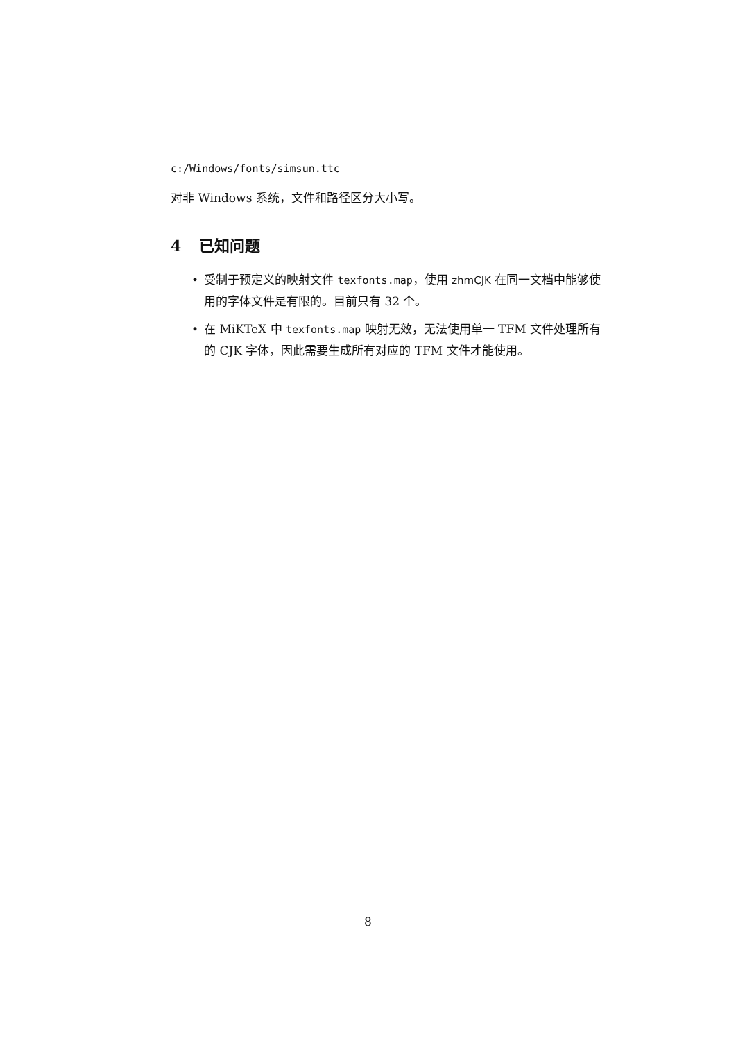c:/Windows/fonts/simsun.ttc
对非 Windows 系统，文件和路径区分大小写。
4 已知问题
• 受制于预定义的映射文件 texfonts.map，使用 zhmCJK 在同一文档中能够使用的字体文件是有限的。目前只有 32 个。
• 在 MiKTeX 中 texfonts.map 映射无效，无法使用单一 TFM 文件处理所有的 CJK 字体，因此需要生成所有对应的 TFM 文件才能使用。
8